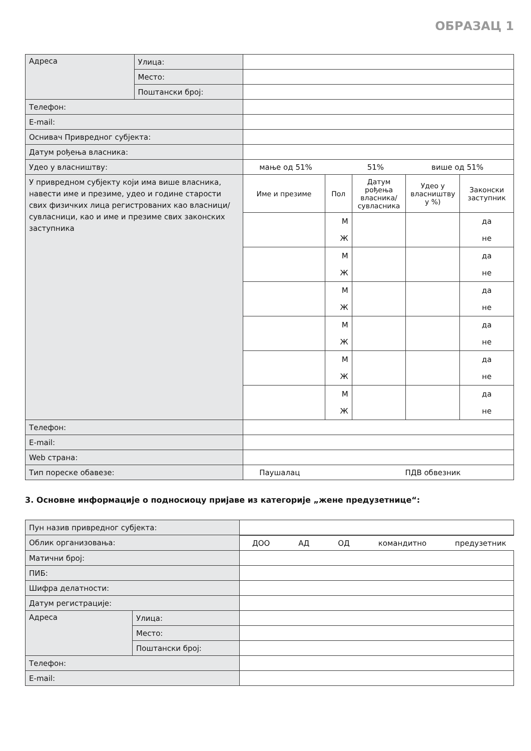ОБРАЗАЦ 1
| Адреса | Улица: | | | | | |
| | Место: | | | | | |
| | Поштански број: | | | | | |
| Телефон: | | | | | | |
| E-mail: | | | | | | |
| Оснивач Привредног субјекта: | | | | | | |
| Датум рођења власника: | | | | | | |
| Удео у власништву: | | мање од 51% 51% више од 51% | | | | |
| У привредном субјекту који има више власника, навести име и презиме, удео и године старости свих физичких лица регистрованих као власници/сувласници, као и име и презиме свих законских заступника | | Име и презиме | Пол | Датум рођења власника/ сувласника | Удео у власништву у %) | Законски заступник |
| | | | М Ж | | | да не |
| | | | М Ж | | | да не |
| | | | М Ж | | | да не |
| | | | М Ж | | | да не |
| | | | М Ж | | | да не |
| | | | М Ж | | | да не |
| Телефон: | | | | | | |
| E-mail: | | | | | | |
| Web страна: | | | | | | |
| Тип пореске обавезе: | | Паушалац ПДВ обвезник | | | | |
3. Основне информације о подносиоцу пријаве из категорије „жене предузетнице“:
| Пун назив привредног субјекта: | | |
| Облик организовања: | | ДОО АД ОД командитно предузетник |
| Матични број: | | |
| ПИБ: | | |
| Шифра делатности: | | |
| Датум регистрације: | | |
| Адреса | Улица: | |
| | Место: | |
| | Поштански број: | |
| Телефон: | | |
| E-mail: | | |